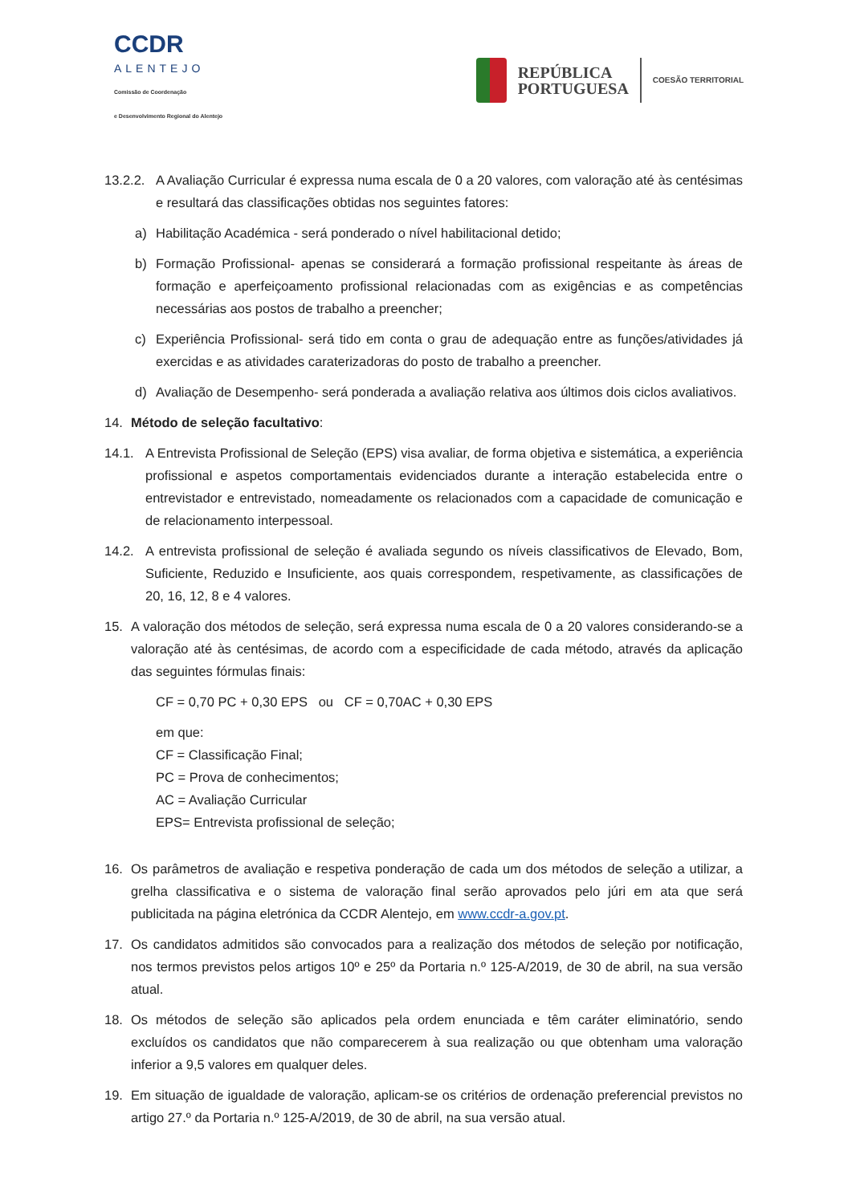CCDR
ALENTEJO
Comissão de Coordenação
e Desenvolvimento Regional do Alentejo
REPÚBLICA
PORTUGUESA
COESÃO TERRITORIAL
13.2.2.
A Avaliação Curricular é expressa numa escala de 0 a 20 valores, com valoração até às centésimas e resultará das classificações obtidas nos seguintes fatores:
a) Habilitação Académica - será ponderado o nível habilitacional detido;
b) Formação Profissional- apenas se considerará a formação profissional respeitante às áreas de formação e aperfeiçoamento profissional relacionadas com as exigências e as competências necessárias aos postos de trabalho a preencher;
c) Experiência Profissional- será tido em conta o grau de adequação entre as funções/atividades já exercidas e as atividades caraterizadoras do posto de trabalho a preencher.
d) Avaliação de Desempenho- será ponderada a avaliação relativa aos últimos dois ciclos avaliativos.
14. Método de seleção facultativo:
14.1. A Entrevista Profissional de Seleção (EPS) visa avaliar, de forma objetiva e sistemática, a experiência profissional e aspetos comportamentais evidenciados durante a interação estabelecida entre o entrevistador e entrevistado, nomeadamente os relacionados com a capacidade de comunicação e de relacionamento interpessoal.
14.2. A entrevista profissional de seleção é avaliada segundo os níveis classificativos de Elevado, Bom, Suficiente, Reduzido e Insuficiente, aos quais correspondem, respetivamente, as classificações de 20, 16, 12, 8 e 4 valores.
15. A valoração dos métodos de seleção, será expressa numa escala de 0 a 20 valores considerando-se a valoração até às centésimas, de acordo com a especificidade de cada método, através da aplicação das seguintes fórmulas finais:
CF = 0,70 PC + 0,30 EPS ou CF = 0,70AC + 0,30 EPS
em que:
CF = Classificação Final;
PC = Prova de conhecimentos;
AC = Avaliação Curricular
EPS= Entrevista profissional de seleção;
16. Os parâmetros de avaliação e respetiva ponderação de cada um dos métodos de seleção a utilizar, a grelha classificativa e o sistema de valoração final serão aprovados pelo júri em ata que será publicitada na página eletrónica da CCDR Alentejo, em www.ccdr-a.gov.pt.
17. Os candidatos admitidos são convocados para a realização dos métodos de seleção por notificação, nos termos previstos pelos artigos 10º e 25º da Portaria n.º 125-A/2019, de 30 de abril, na sua versão atual.
18. Os métodos de seleção são aplicados pela ordem enunciada e têm caráter eliminatório, sendo excluídos os candidatos que não comparecerem à sua realização ou que obtenham uma valoração inferior a 9,5 valores em qualquer deles.
19. Em situação de igualdade de valoração, aplicam-se os critérios de ordenação preferencial previstos no artigo 27.º da Portaria n.º 125-A/2019, de 30 de abril, na sua versão atual.